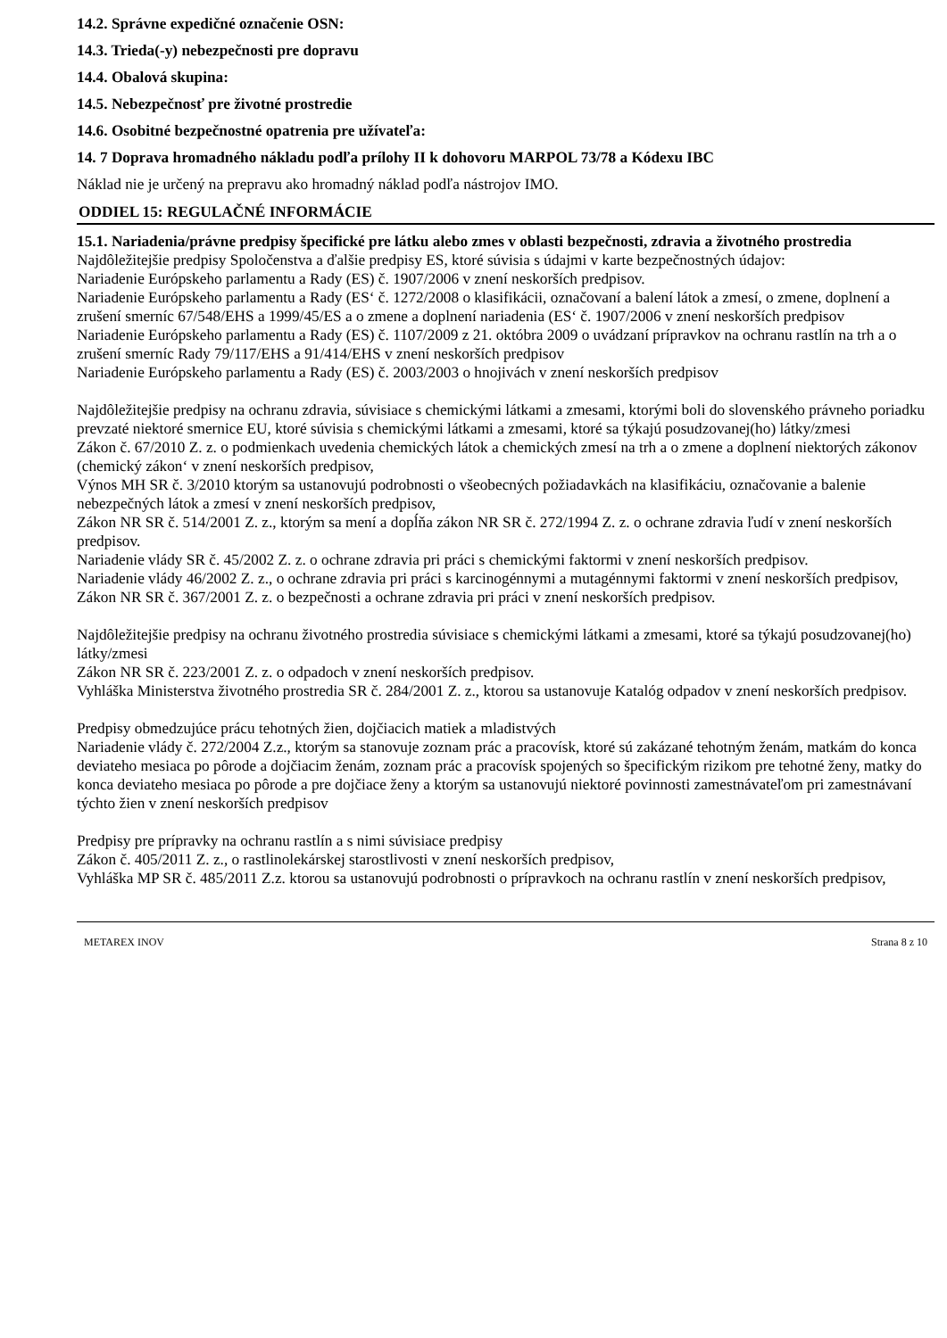14.2. Správne expedičné označenie OSN:
14.3. Trieda(-y) nebezpečnosti pre dopravu
14.4. Obalová skupina:
14.5. Nebezpečnosť pre životné prostredie
14.6. Osobitné bezpečnostné opatrenia pre užívateľa:
14. 7 Doprava hromadného nákladu podľa prílohy II k dohovoru MARPOL 73/78 a Kódexu IBC
Náklad nie je určený na prepravu ako hromadný náklad podľa nástrojov IMO.
ODDIEL 15: REGULAČNÉ INFORMÁCIE
15.1. Nariadenia/právne predpisy špecifické pre látku alebo zmes v oblasti bezpečnosti, zdravia a životného prostredia
Najdôležitejšie predpisy Spoločenstva a ďalšie predpisy ES, ktoré súvisia s údajmi v karte bezpečnostných údajov:
Nariadenie Európskeho parlamentu a Rady (ES) č. 1907/2006 v znení neskorších predpisov.
Nariadenie Európskeho parlamentu a Rady (ES‘ č. 1272/2008 o klasifikácii, označovaní a balení látok a zmesí, o zmene, doplnení a zrušení smerníc 67/548/EHS a 1999/45/ES a o zmene a doplnení nariadenia (ES‘ č. 1907/2006 v znení neskorších predpisov
Nariadenie Európskeho parlamentu a Rady (ES) č. 1107/2009 z 21. októbra 2009 o uvádzaní prípravkov na ochranu rastlín na trh a o zrušení smerníc Rady 79/117/EHS a 91/414/EHS v znení neskorších predpisov
Nariadenie Európskeho parlamentu a Rady (ES) č. 2003/2003 o hnojivách v znení neskorších predpisov
Najdôležitejšie predpisy na ochranu zdravia, súvisiace s chemickými látkami a zmesami, ktorými boli do slovenského právneho poriadku prevzaté niektoré smernice EU, ktoré súvisia s chemickými látkami a zmesami, ktoré sa týkajú posudzovanej(ho) látky/zmesi
Zákon č. 67/2010 Z. z. o podmienkach uvedenia chemických látok a chemických zmesí na trh a o zmene a doplnení niektorých zákonov (chemický zákon‘ v znení neskorších predpisov,
Výnos MH SR č. 3/2010 ktorým sa ustanovujú podrobnosti o všeobecných požiadavkách na klasifikáciu, označovanie a balenie nebezpečných látok a zmesí v znení neskorších predpisov,
Zákon NR SR č. 514/2001 Z. z., ktorým sa mení a dopĺňa zákon NR SR č. 272/1994 Z. z. o ochrane zdravia ľudí v znení neskorších predpisov.
Nariadenie vlády SR č. 45/2002 Z. z. o ochrane zdravia pri práci s chemickými faktormi v znení neskorších predpisov.
Nariadenie vlády 46/2002 Z. z., o ochrane zdravia pri práci s karcinogénnymi a mutagénnymi faktormi v znení neskorších predpisov,
Zákon NR SR č. 367/2001 Z. z. o bezpečnosti a ochrane zdravia pri práci v znení neskorších predpisov.
Najdôležitejšie predpisy na ochranu životného prostredia súvisiace s chemickými látkami a zmesami, ktoré sa týkajú posudzovanej(ho) látky/zmesi
Zákon NR SR č. 223/2001 Z. z. o odpadoch v znení neskorších predpisov.
Vyhláška Ministerstva životného prostredia SR č. 284/2001 Z. z., ktorou sa ustanovuje Katalóg odpadov v znení neskorších predpisov.
Predpisy obmedzujúce prácu tehotných žien, dojčiacich matiek a mladistvých
Nariadenie vlády č. 272/2004 Z.z., ktorým sa stanovuje zoznam prác a pracovísk, ktoré sú zakázané tehotným ženám, matkám do konca deviateho mesiaca po pôrode a dojčiacim ženám, zoznam prác a pracovísk spojených so špecifickým rizikom pre tehotné ženy, matky do konca deviateho mesiaca po pôrode a pre dojčiace ženy a ktorým sa ustanovujú niektoré povinnosti zamestnávateľom pri zamestnávaní týchto žien v znení neskorších predpisov
Predpisy pre prípravky na ochranu rastlín a s nimi súvisiace predpisy
Zákon č. 405/2011 Z. z., o rastlinolekárskej starostlivosti v znení neskorších predpisov,
Vyhláška MP SR č. 485/2011 Z.z. ktorou sa ustanovujú podrobnosti o prípravkoch na ochranu rastlín v znení neskorších predpisov,
METAREX INOV Strana 8 z 10